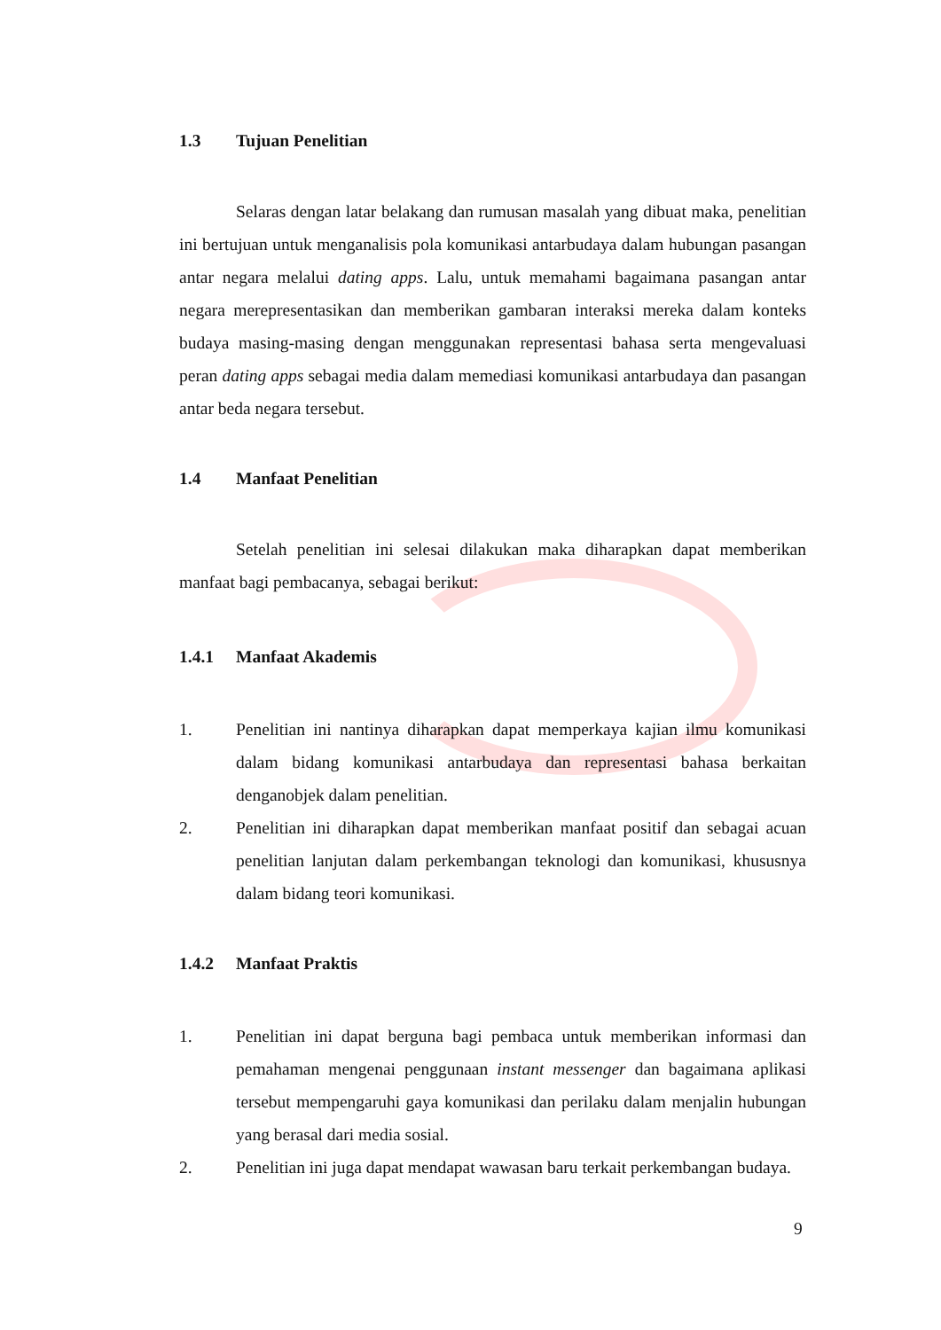1.3 Tujuan Penelitian
Selaras dengan latar belakang dan rumusan masalah yang dibuat maka, penelitian ini bertujuan untuk menganalisis pola komunikasi antarbudaya dalam hubungan pasangan antar negara melalui dating apps. Lalu, untuk memahami bagaimana pasangan antar negara merepresentasikan dan memberikan gambaran interaksi mereka dalam konteks budaya masing-masing dengan menggunakan representasi bahasa serta mengevaluasi peran dating apps sebagai media dalam memediasi komunikasi antarbudaya dan pasangan antar beda negara tersebut.
1.4 Manfaat Penelitian
Setelah penelitian ini selesai dilakukan maka diharapkan dapat memberikan manfaat bagi pembacanya, sebagai berikut:
1.4.1 Manfaat Akademis
1. Penelitian ini nantinya diharapkan dapat memperkaya kajian ilmu komunikasi dalam bidang komunikasi antarbudaya dan representasi bahasa berkaitan denganobjek dalam penelitian.
2. Penelitian ini diharapkan dapat memberikan manfaat positif dan sebagai acuan penelitian lanjutan dalam perkembangan teknologi dan komunikasi, khususnya dalam bidang teori komunikasi.
1.4.2 Manfaat Praktis
1. Penelitian ini dapat berguna bagi pembaca untuk memberikan informasi dan pemahaman mengenai penggunaan instant messenger dan bagaimana aplikasi tersebut mempengaruhi gaya komunikasi dan perilaku dalam menjalin hubungan yang berasal dari media sosial.
2. Penelitian ini juga dapat mendapat wawasan baru terkait perkembangan budaya.
9